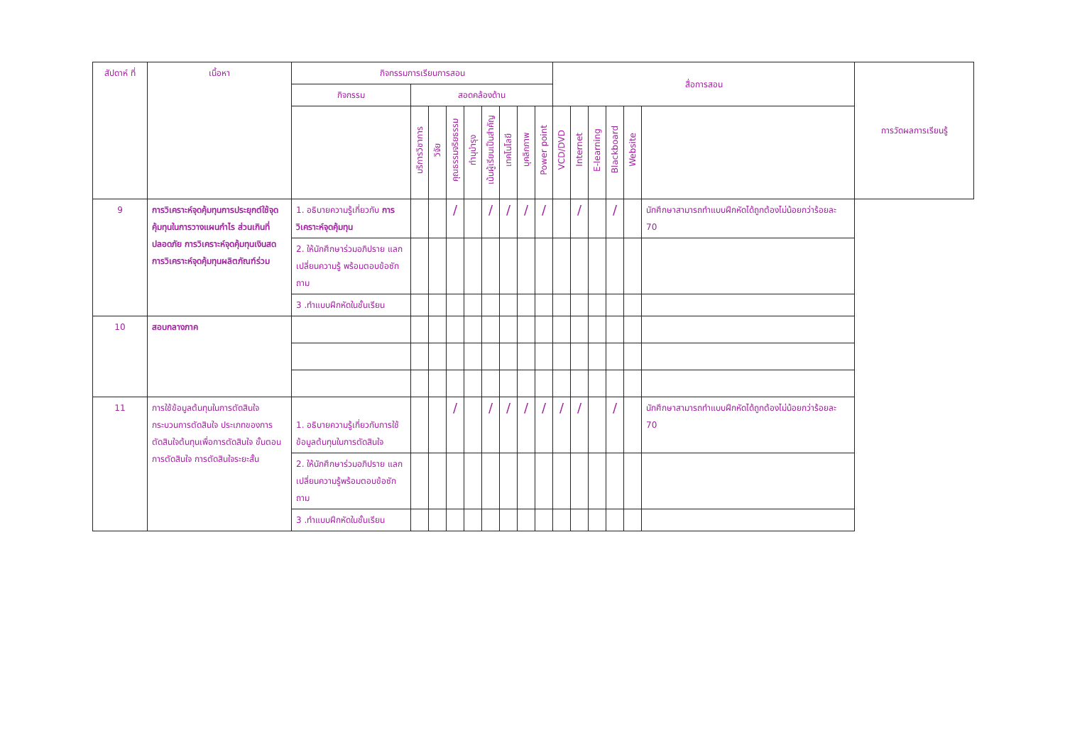| สัปดาห์ ที่ | เนื้อหา | กิจกรรมการเรียนการสอน | | | | | | | | | สื่อการสอน | | | | | | การวัดผลการเรียนรู้ |
| --- | --- | --- | --- | --- | --- | --- | --- | --- | --- | --- | --- | --- | --- | --- | --- | --- | --- |
| | | กิจกรรม | สอดคล้องด้าน | | | | | | | | | | | | | | |
| | | | บริการวิชาการ | วิจัย | คุณธรรมจริยธรรม | ทำนุบำรุง | เน้นผู้เรียนเป็นสำคัญ | เทคโนโลยี | บุคลิกภาพ | Power point | VCD/DVD | Internet | E-learning | Blackboard | Website | | |
| 9 | การวิเคราะห์จุดคุ้มทุนการประยุกต์ใช้จุดคุ้มทุนในการวางแผนกำไร ส่วนเกินที่ปลอดภัย การวิเคราะห์จุดคุ้มทุนเงินสด การวิเคราะห์จุดคุ้มทุนผลิตภัณฑ์ร่วม | 1. อธิบายความรู้เกี่ยวกับ การวิเคราะห์จุดคุ้มทุน | | | / | | / | / | / | / | | / | | / | | นักศึกษาสามารถทำแบบฝึกหัดได้ถูกต้องไม่น้อยกว่าร้อยละ 70 | |
| | | 2. ให้นักศึกษาร่วมอภิปราย แลกเปลี่ยนความรู้ พร้อมตอบข้อซักถาม | | | | | | | | | | | | | | | |
| | | 3 .ทำแบบฝึกหัดในชั้นเรียน | | | | | | | | | | | | | | | |
| 10 | สอบกลางภาค | | | | | | | | | | | | | | | | |
| 11 | การใช้ข้อมูลต้นทุนในการตัดสินใจ กระบวนการตัดสินใจ ประเภทของการตัดสินใจต้นทุนเพื่อการตัดสินใจ ขั้นตอนการตัดสินใจ การตัดสินใจระยะสั้น | 1. อธิบายความรู้เกี่ยวกับการใช้ข้อมูลต้นทุนในการตัดสินใจ | | | / | | / | / | / | / | / | / | | / | | นักศึกษาสามารถทำแบบฝึกหัดได้ถูกต้องไม่น้อยกว่าร้อยละ 70 | |
| | | 2. ให้นักศึกษาร่วมอภิปราย แลกเปลี่ยนความรู้พร้อมตอบข้อซักถาม | | | | | | | | | | | | | | | |
| | | 3 .ทำแบบฝึกหัดในชั้นเรียน | | | | | | | | | | | | | | | |